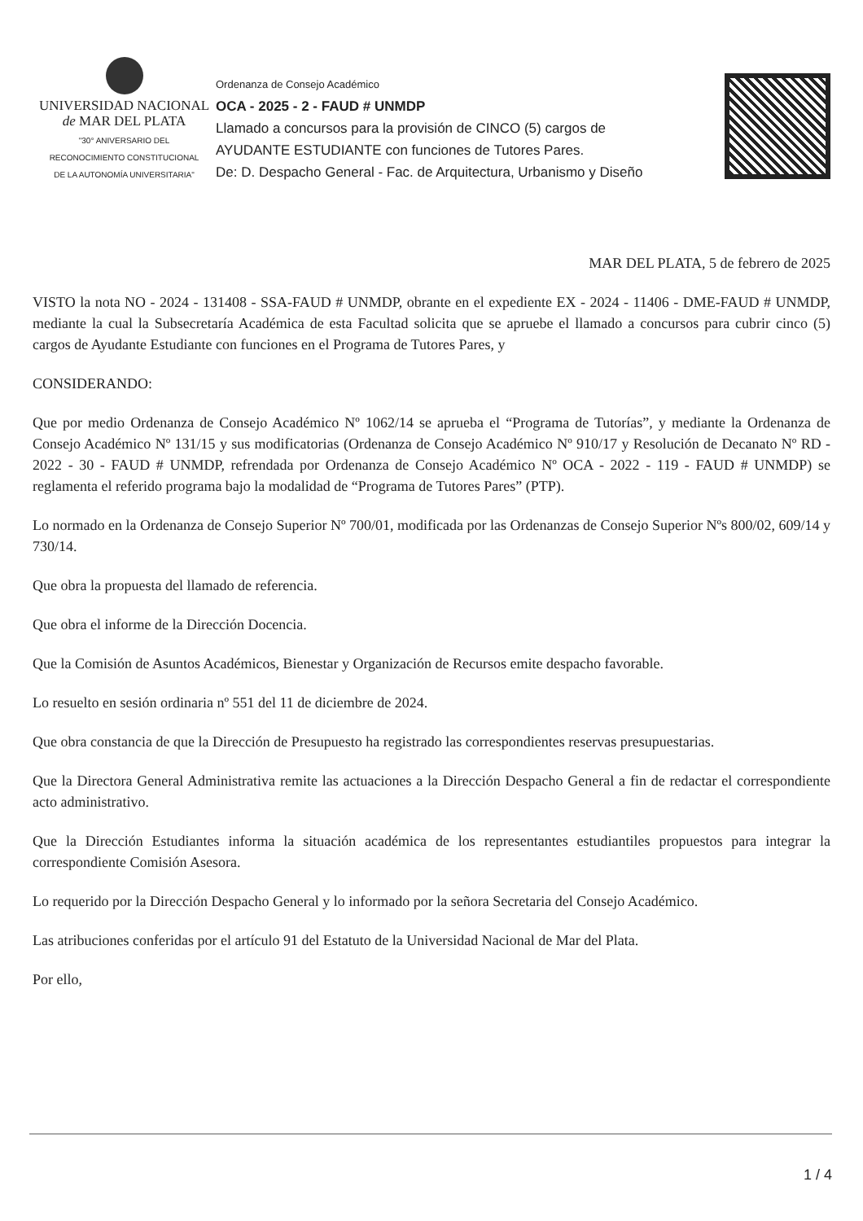UNIVERSIDAD NACIONAL
de MAR DEL PLATA
"30° ANIVERSARIO DEL
RECONOCIMIENTO CONSTITUCIONAL
DE LA AUTONOMÍA UNIVERSITARIA"
Ordenanza de Consejo Académico
OCA - 2025 - 2 - FAUD # UNMDP
Llamado a concursos para la provisión de CINCO (5) cargos de
AYUDANTE ESTUDIANTE con funciones de Tutores Pares.
De: D. Despacho General - Fac. de Arquitectura, Urbanismo y Diseño
MAR DEL PLATA, 5 de febrero de 2025
VISTO la nota NO - 2024 - 131408 - SSA-FAUD # UNMDP, obrante en el expediente EX - 2024 - 11406 - DME-FAUD # UNMDP, mediante la cual la Subsecretaría Académica de esta Facultad solicita que se apruebe el llamado a concursos para cubrir cinco (5) cargos de Ayudante Estudiante con funciones en el Programa de Tutores Pares, y
CONSIDERANDO:
Que por medio Ordenanza de Consejo Académico Nº 1062/14 se aprueba el “Programa de Tutorías”, y mediante la Ordenanza de Consejo Académico Nº 131/15 y sus modificatorias (Ordenanza de Consejo Académico Nº 910/17 y Resolución de Decanato Nº RD - 2022 - 30 - FAUD # UNMDP, refrendada por Ordenanza de Consejo Académico Nº OCA - 2022 - 119 - FAUD # UNMDP) se reglamenta el referido programa bajo la modalidad de “Programa de Tutores Pares” (PTP).
Lo normado en la Ordenanza de Consejo Superior Nº 700/01, modificada por las Ordenanzas de Consejo Superior Nºs 800/02, 609/14 y 730/14.
Que obra la propuesta del llamado de referencia.
Que obra el informe de la Dirección Docencia.
Que la Comisión de Asuntos Académicos, Bienestar y Organización de Recursos emite despacho favorable.
Lo resuelto en sesión ordinaria nº 551 del 11 de diciembre de 2024.
Que obra constancia de que la Dirección de Presupuesto ha registrado las correspondientes reservas presupuestarias.
Que la Directora General Administrativa remite las actuaciones a la Dirección Despacho General a fin de redactar el correspondiente acto administrativo.
Que la Dirección Estudiantes informa la situación académica de los representantes estudiantiles propuestos para integrar la correspondiente Comisión Asesora.
Lo requerido por la Dirección Despacho General y lo informado por la señora Secretaria del Consejo Académico.
Las atribuciones conferidas por el artículo 91 del Estatuto de la Universidad Nacional de Mar del Plata.
Por ello,
1 / 4